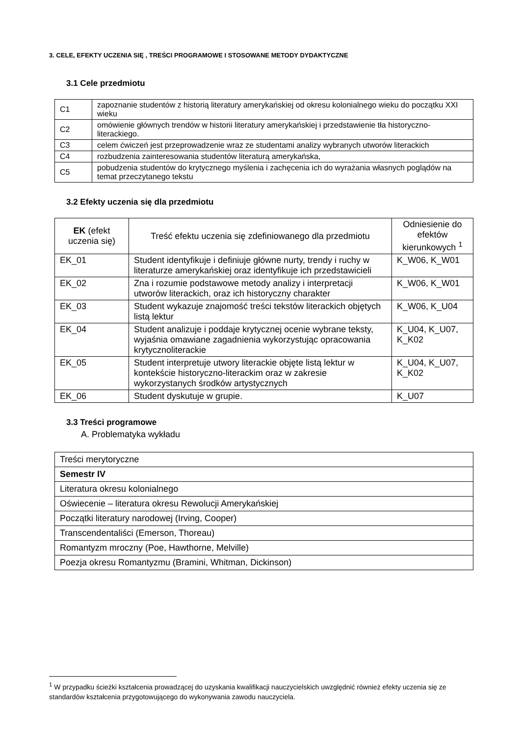3. CELE, EFEKTY UCZENIA SIĘ , TREŚCI PROGRAMOWE I STOSOWANE METODY DYDAKTYCZNE
3.1 Cele przedmiotu
| C1 | zapoznanie studentów z historią literatury amerykańskiej od okresu kolonialnego wieku do początku XXI wieku |
| C2 | omówienie głównych trendów w historii literatury amerykańskiej i przedstawienie tła historyczno-literackiego. |
| C3 | celem ćwiczeń jest przeprowadzenie wraz ze studentami analizy wybranych utworów literackich |
| C4 | rozbudzenia zainteresowania studentów literaturą amerykańska, |
| C5 | pobudzenia studentów do krytycznego myślenia i zachęcenia ich do wyrażania własnych poglądów na temat przeczytanego tekstu |
3.2 Efekty uczenia się dla przedmiotu
| EK (efekt uczenia się) | Treść efektu uczenia się zdefiniowanego dla przedmiotu | Odniesienie do efektów kierunkowych <sup>1</sup> |
| --- | --- | --- |
| EK_01 | Student identyfikuje i definiuje główne nurty, trendy i ruchy w literaturze amerykańskiej oraz identyfikuje ich przedstawicieli | K_W06, K_W01 |
| EK_02 | Zna i rozumie podstawowe metody analizy i interpretacji utworów literackich, oraz ich historyczny charakter | K_W06, K_W01 |
| EK_03 | Student wykazuje znajomość treści tekstów literackich objętych listą lektur | K_W06, K_U04 |
| EK_04 | Student analizuje i poddaje krytycznej ocenie wybrane teksty, wyjaśnia omawiane zagadnienia wykorzystując opracowania krytycznoliterackie | K_U04, K_U07, K_K02 |
| EK_05 | Student interpretuje utwory literackie objęte listą lektur w kontekście historyczno-literackim oraz w zakresie wykorzystanych środków artystycznych | K_U04, K_U07, K_K02 |
| EK_06 | Student dyskutuje w grupie. | K_U07 |
3.3 Treści programowe
A. Problematyka wykładu
| Treści merytoryczne |
| Semestr IV |
| Literatura okresu kolonialnego |
| Oświecenie – literatura okresu Rewolucji Amerykańskiej |
| Początki literatury narodowej (Irving, Cooper) |
| Transcendentaliści (Emerson, Thoreau) |
| Romantyzm mroczny (Poe, Hawthorne, Melville) |
| Poezja okresu Romantyzmu (Bramini, Whitman, Dickinson) |
<sup>1</sup> W przypadku ścieżki kształcenia prowadzącej do uzyskania kwalifikacji nauczycielskich uwzględnić również efekty uczenia się ze standardów kształcenia przygotowującego do wykonywania zawodu nauczyciela.